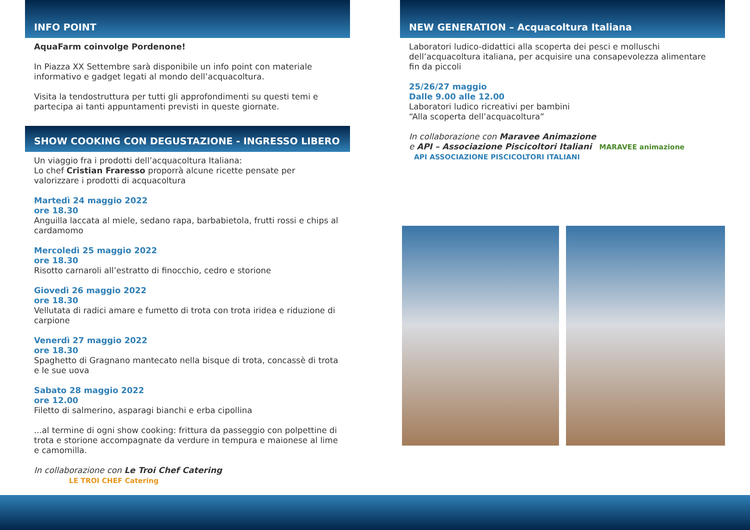INFO POINT
AquaFarm coinvolge Pordenone!
In Piazza XX Settembre sarà disponibile un info point con materiale informativo e gadget legati al mondo dell’acquacoltura.
Visita la tendostruttura per tutti gli approfondimenti su questi temi e partecipa ai tanti appuntamenti previsti in queste giornate.
SHOW COOKING CON DEGUSTAZIONE - INGRESSO LIBERO
Un viaggio fra i prodotti dell’acquacoltura Italiana:
Lo chef Cristian Fraresso proporrà alcune ricette pensate per valorizzare i prodotti di acquacoltura
Martedì 24 maggio 2022
ore 18.30
Anguilla laccata al miele, sedano rapa, barbabietola, frutti rossi e chips al cardamomo
Mercoledì 25 maggio 2022
ore 18.30
Risotto carnaroli all’estratto di finocchio, cedro e storione
Giovedì 26 maggio 2022
ore 18.30
Vellutata di radici amare e fumetto di trota con trota iridea e riduzione di carpione
Venerdì 27 maggio 2022
ore 18.30
Spaghetto di Gragnano mantecato nella bisque di trota, concassè di trota e le sue uova
Sabato 28 maggio 2022
ore 12.00
Filetto di salmerino, asparagi bianchi e erba cipollina
...al termine di ogni show cooking: frittura da passeggio con polpettine di trota e storione accompagnate da verdure in tempura e maionese al lime e camomilla.
In collaborazione con Le Troi Chef Catering LE TROI CHEF Catering
NEW GENERATION – Acquacoltura Italiana
Laboratori ludico-didattici alla scoperta dei pesci e molluschi dell’acquacoltura italiana, per acquisire una consapevolezza alimentare fin da piccoli
25/26/27 maggio
Dalle 9.00 alle 12.00
Laboratori ludico ricreativi per bambini
“Alla scoperta dell’acquacoltura”
In collaborazione con Maravee Animazione
e API – Associazione Piscicoltori Italiani MARAVEE animazione API ASSOCIAZIONE PISCICOLTORI ITALIANI